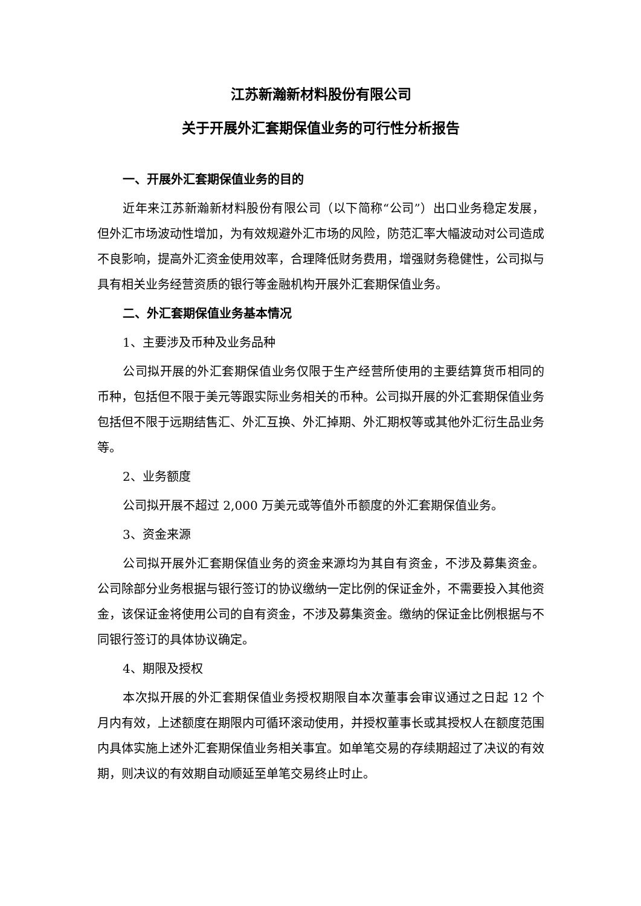江苏新瀚新材料股份有限公司
关于开展外汇套期保值业务的可行性分析报告
一、开展外汇套期保值业务的目的
近年来江苏新瀚新材料股份有限公司（以下简称“公司”）出口业务稳定发展，但外汇市场波动性增加，为有效规避外汇市场的风险，防范汇率大幅波动对公司造成不良影响，提高外汇资金使用效率，合理降低财务费用，增强财务稳健性，公司拟与具有相关业务经营资质的银行等金融机构开展外汇套期保值业务。
二、外汇套期保值业务基本情况
1、主要涉及币种及业务品种
公司拟开展的外汇套期保值业务仅限于生产经营所使用的主要结算货币相同的币种，包括但不限于美元等跟实际业务相关的币种。公司拟开展的外汇套期保值业务包括但不限于远期结售汇、外汇互换、外汇掉期、外汇期权等或其他外汇衍生品业务等。
2、业务额度
公司拟开展不超过 2,000 万美元或等值外币额度的外汇套期保值业务。
3、资金来源
公司拟开展外汇套期保值业务的资金来源均为其自有资金，不涉及募集资金。公司除部分业务根据与银行签订的协议缴纳一定比例的保证金外，不需要投入其他资金，该保证金将使用公司的自有资金，不涉及募集资金。缴纳的保证金比例根据与不同银行签订的具体协议确定。
4、期限及授权
本次拟开展的外汇套期保值业务授权期限自本次董事会审议通过之日起 12 个月内有效，上述额度在期限内可循环滚动使用，并授权董事长或其授权人在额度范围内具体实施上述外汇套期保值业务相关事宜。如单笔交易的存续期超过了决议的有效期，则决议的有效期自动顺延至单笔交易终止时止。